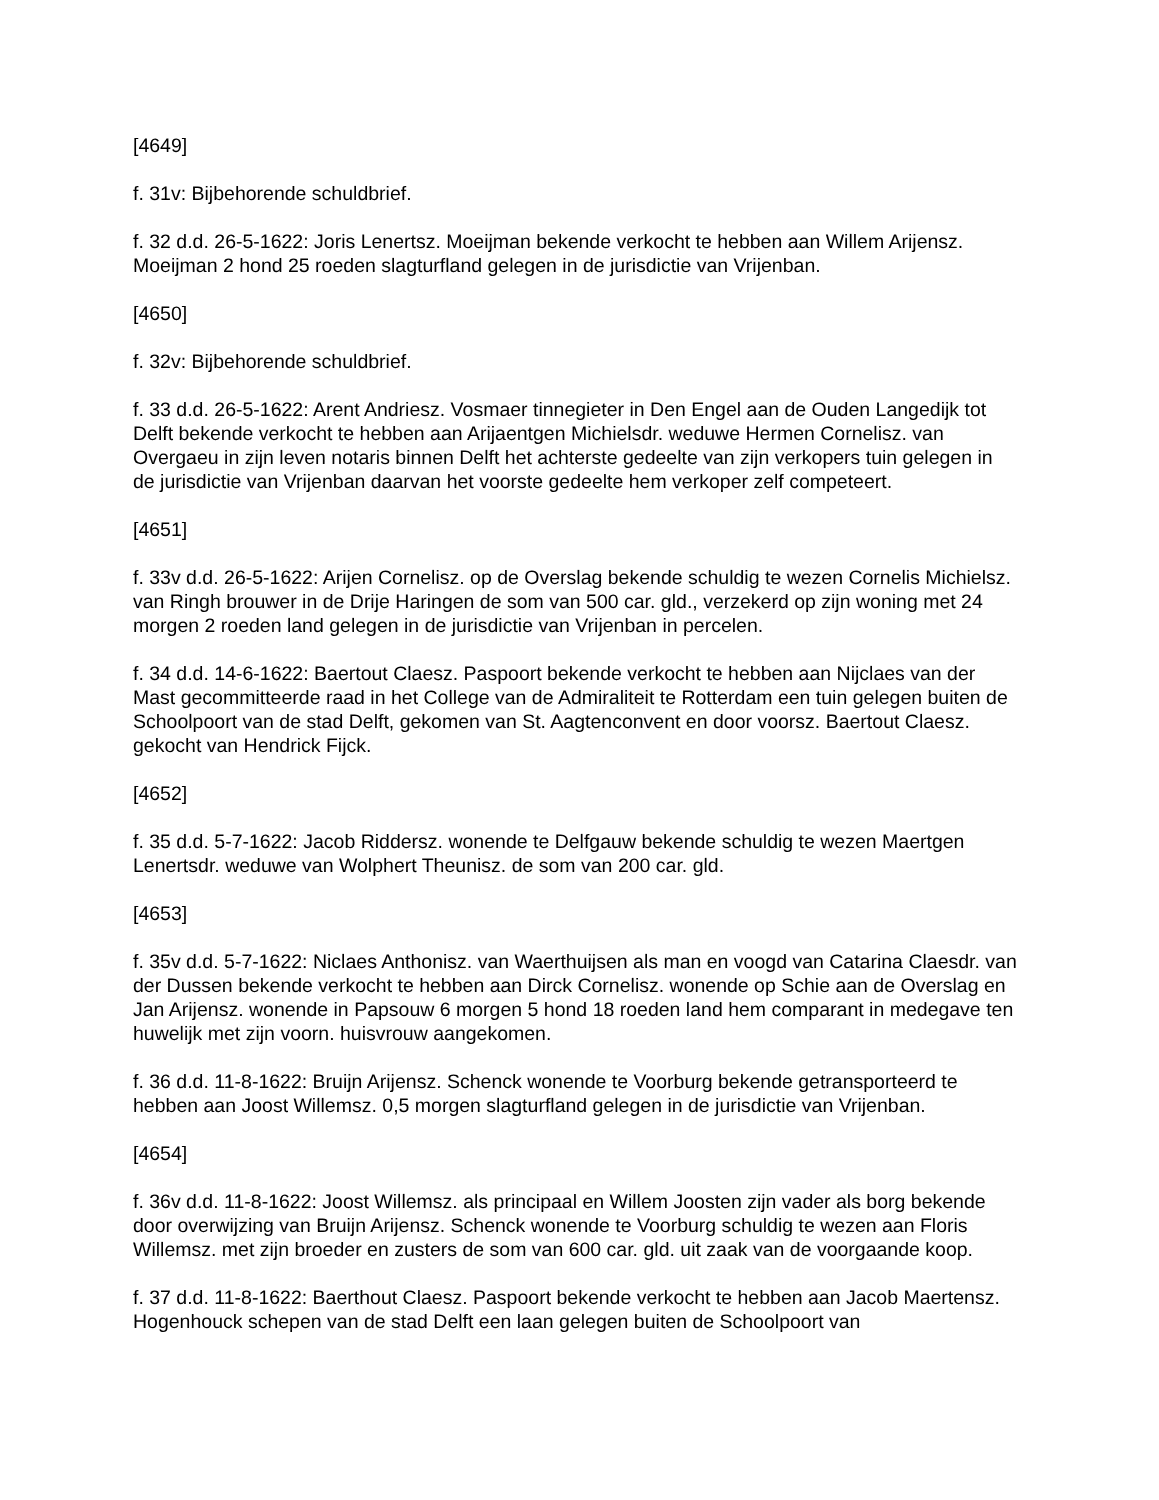[4649]
f. 31v: Bijbehorende schuldbrief.
f. 32 d.d. 26-5-1622: Joris Lenertsz. Moeijman bekende verkocht te hebben aan Willem Arijensz. Moeijman 2 hond 25 roeden slagturfland gelegen in de jurisdictie van Vrijenban.
[4650]
f. 32v: Bijbehorende schuldbrief.
f. 33 d.d. 26-5-1622: Arent Andriesz. Vosmaer tinnegieter in Den Engel aan de Ouden Langedijk tot Delft bekende verkocht te hebben aan Arijaentgen Michielsdr. weduwe Hermen Cornelisz. van Overgaeu in zijn leven notaris binnen Delft het achterste gedeelte van zijn verkopers tuin gelegen in de jurisdictie van Vrijenban daarvan het voorste gedeelte hem verkoper zelf competeert.
[4651]
f. 33v d.d. 26-5-1622: Arijen Cornelisz. op de Overslag bekende schuldig te wezen Cornelis Michielsz. van Ringh brouwer in de Drije Haringen de som van 500 car. gld., verzekerd op zijn woning met 24 morgen 2 roeden land gelegen in de jurisdictie van Vrijenban in percelen.
f. 34 d.d. 14-6-1622: Baertout Claesz. Paspoort bekende verkocht te hebben aan Nijclaes van der Mast gecommitteerde raad in het College van de Admiraliteit te Rotterdam een tuin gelegen buiten de Schoolpoort van de stad Delft, gekomen van St. Aagtenconvent en door voorsz. Baertout Claesz. gekocht van Hendrick Fijck.
[4652]
f. 35 d.d. 5-7-1622: Jacob Riddersz. wonende te Delfgauw bekende schuldig te wezen Maertgen Lenertsdr. weduwe van Wolphert Theunisz. de som van 200 car. gld.
[4653]
f. 35v d.d. 5-7-1622: Niclaes Anthonisz. van Waerthuijsen als man en voogd van Catarina Claesdr. van der Dussen bekende verkocht te hebben aan Dirck Cornelisz. wonende op Schie aan de Overslag en Jan Arijensz. wonende in Papsouw 6 morgen 5 hond 18 roeden land hem comparant in medegave ten huwelijk met zijn voorn. huisvrouw aangekomen.
f. 36 d.d. 11-8-1622: Bruijn Arijensz. Schenck wonende te Voorburg bekende getransporteerd te hebben aan Joost Willemsz. 0,5 morgen slagturfland gelegen in de jurisdictie van Vrijenban.
[4654]
f. 36v d.d. 11-8-1622: Joost Willemsz. als principaal en Willem Joosten zijn vader als borg bekende door overwijzing van Bruijn Arijensz. Schenck wonende te Voorburg schuldig te wezen aan Floris Willemsz. met zijn broeder en zusters de som van 600 car. gld. uit zaak van de voorgaande koop.
f. 37 d.d. 11-8-1622: Baerthout Claesz. Paspoort bekende verkocht te hebben aan Jacob Maertensz. Hogenhouck schepen van de stad Delft een laan gelegen buiten de Schoolpoort van